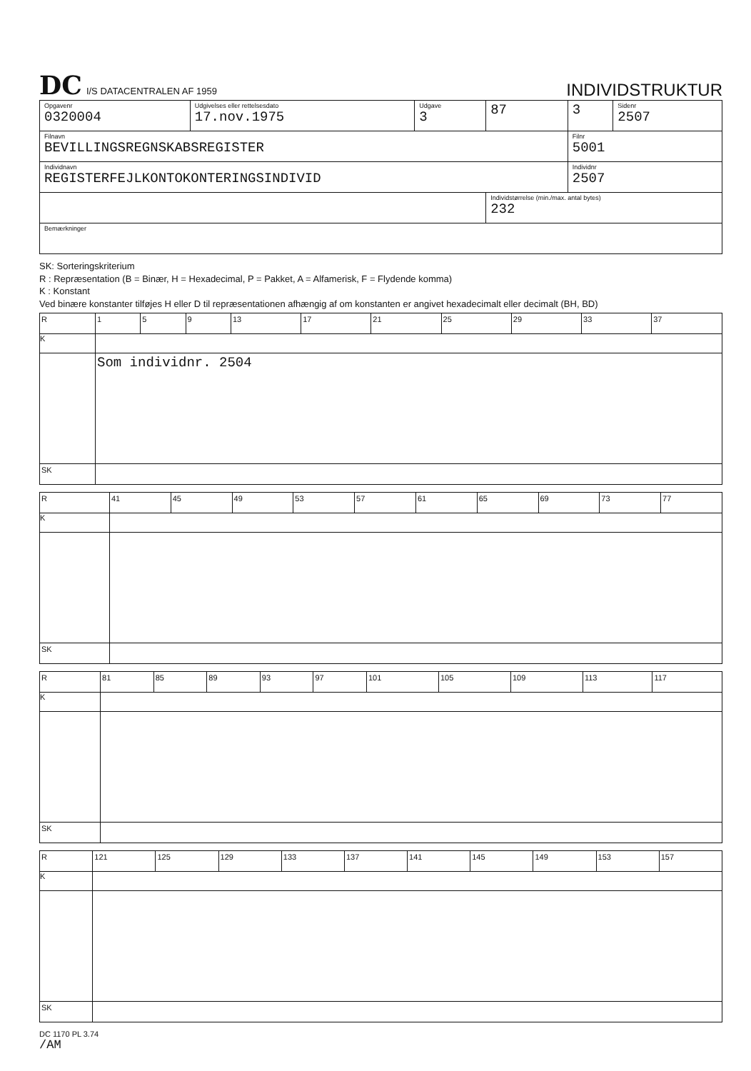DC I/S DATACENTRALEN AF 1959
INDIVIDSTRUKTUR
| Opgavenr 0320004 | Udgivelses eller rettelsesdato 17.nov.1975 | Udgave 3 | 87 | 3 | Sidenr 2507 |
| Filnavn BEVILLINGSREGNSKABSREGISTER | | | | Filnr 5001 | |
| Individnavn REGISTERFEJLKONTOKONTERINGSINDIVID | | | | Individnr 2507 | |
| | | | Individstørrelse (min./max. antal bytes) 232 | | |
| Bemærkninger | | | | | |
SK: Sorteringskriterium
R : Repræsentation (B = Binær, H = Hexadecimal, P = Pakket, A = Alfamerisk, F = Flydende komma)
K : Konstant
Ved binære konstanter tilføjes H eller D til repræsentationen afhængig af om konstanten er angivet hexadecimalt eller decimalt (BH, BD)
| R | 1 | 5 | 9 | 13 | 17 | 21 | 25 | 29 | 33 | 37 |
| K | | | | | | | | | | |
| | Som individnr. 2504 | | | | | | | | | |
| SK | | | | | | | | | | |
| R | 41 | 45 | 49 | 53 | 57 | 61 | 65 | 69 | 73 | 77 |
| K | | | | | | | | | | |
| SK | | | | | | | | | | |
| R | 81 | 85 | 89 | 93 | 97 | 101 | 105 | 109 | 113 | 117 |
| K | | | | | | | | | | |
| SK | | | | | | | | | | |
| R | 121 | 125 | 129 | 133 | 137 | 141 | 145 | 149 | 153 | 157 |
| K | | | | | | | | | | |
| SK | | | | | | | | | | |
DC 1170 PL 3.74
/AM